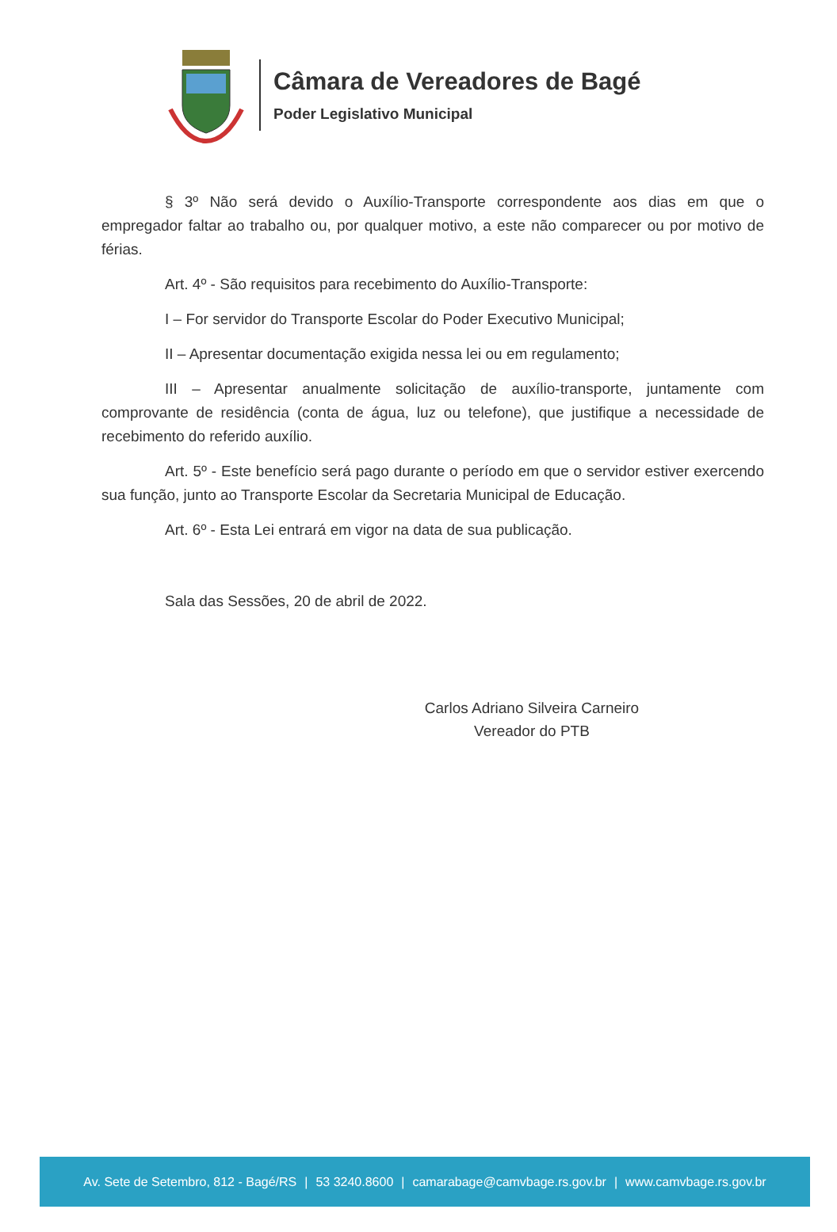Câmara de Vereadores de Bagé
Poder Legislativo Municipal
§ 3º Não será devido o Auxílio-Transporte correspondente aos dias em que o empregador faltar ao trabalho ou, por qualquer motivo, a este não comparecer ou por motivo de férias.
Art. 4º - São requisitos para recebimento do Auxílio-Transporte:
I – For servidor do Transporte Escolar do Poder Executivo Municipal;
II – Apresentar documentação exigida nessa lei ou em regulamento;
III – Apresentar anualmente solicitação de auxílio-transporte, juntamente com comprovante de residência (conta de água, luz ou telefone), que justifique a necessidade de recebimento do referido auxílio.
Art. 5º - Este benefício será pago durante o período em que o servidor estiver exercendo sua função, junto ao Transporte Escolar da Secretaria Municipal de Educação.
Art. 6º - Esta Lei entrará em vigor na data de sua publicação.
Sala das Sessões, 20 de abril de 2022.
Carlos Adriano Silveira Carneiro
Vereador do PTB
Av. Sete de Setembro, 812 - Bagé/RS | 53 3240.8600 | camarabage@camvbage.rs.gov.br | www.camvbage.rs.gov.br